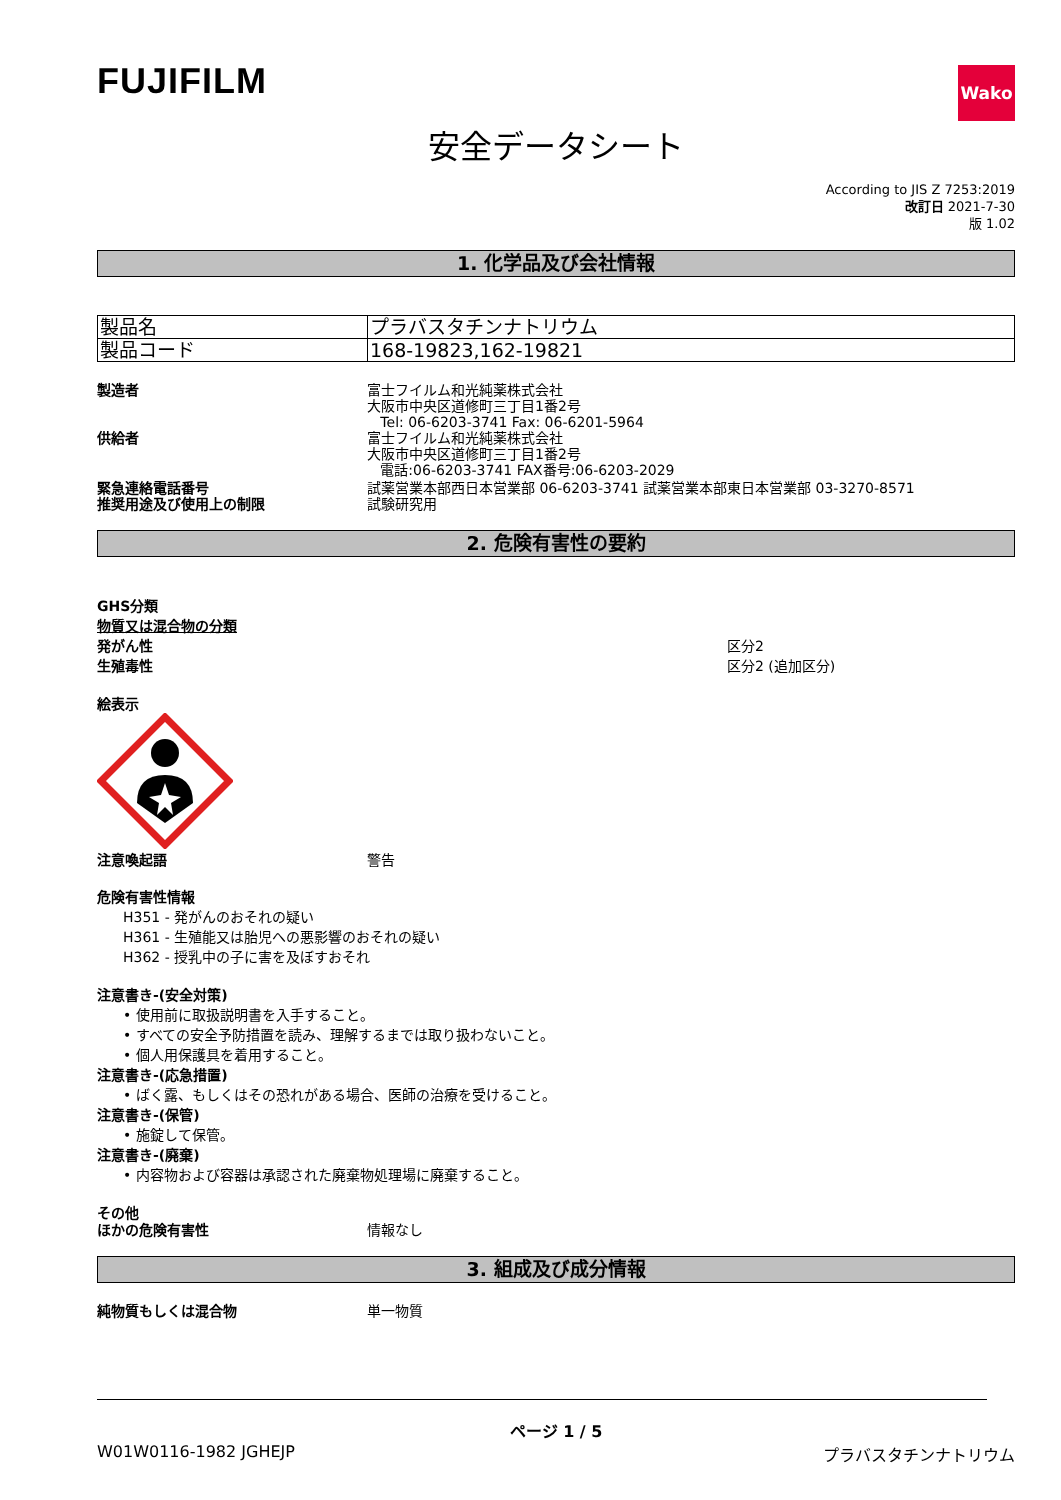FUJIFILM
Wako
安全データシート
According to JIS Z 7253:2019
改訂日 2021-7-30
版 1.02
1. 化学品及び会社情報
| 製品名 | プラバスタチンナトリウム |
| 製品コード | 168-19823,162-19821 |
製造者 富士フイルム和光純薬株式会社
大阪市中央区道修町三丁目1番2号
Tel: 06-6203-3741 Fax: 06-6201-5964
供給者 富士フイルム和光純薬株式会社
大阪市中央区道修町三丁目1番2号
電話:06-6203-3741 FAX番号:06-6203-2029
緊急連絡電話番号 試薬営業本部西日本営業部 06-6203-3741 試薬営業本部東日本営業部 03-3270-8571
推奨用途及び使用上の制限 試験研究用
2. 危険有害性の要約
GHS分類
物質又は混合物の分類
発がん性
生殖毒性
区分2
区分2 (追加区分)
絵表示
注意喚起語 警告
危険有害性情報
H351 - 発がんのおそれの疑い
H361 - 生殖能又は胎児への悪影響のおそれの疑い
H362 - 授乳中の子に害を及ぼすおそれ
注意書き-(安全対策)
• 使用前に取扱説明書を入手すること。
• すべての安全予防措置を読み、理解するまでは取り扱わないこと。
• 個人用保護具を着用すること。
注意書き-(応急措置)
• ばく露、もしくはその恐れがある場合、医師の治療を受けること。
注意書き-(保管)
• 施錠して保管。
注意書き-(廃棄)
• 内容物および容器は承認された廃棄物処理場に廃棄すること。
その他
ほかの危険有害性 情報なし
3. 組成及び成分情報
純物質もしくは混合物 単一物質
ページ 1 / 5
W01W0116-1982 JGHEJP プラバスタチンナトリウム